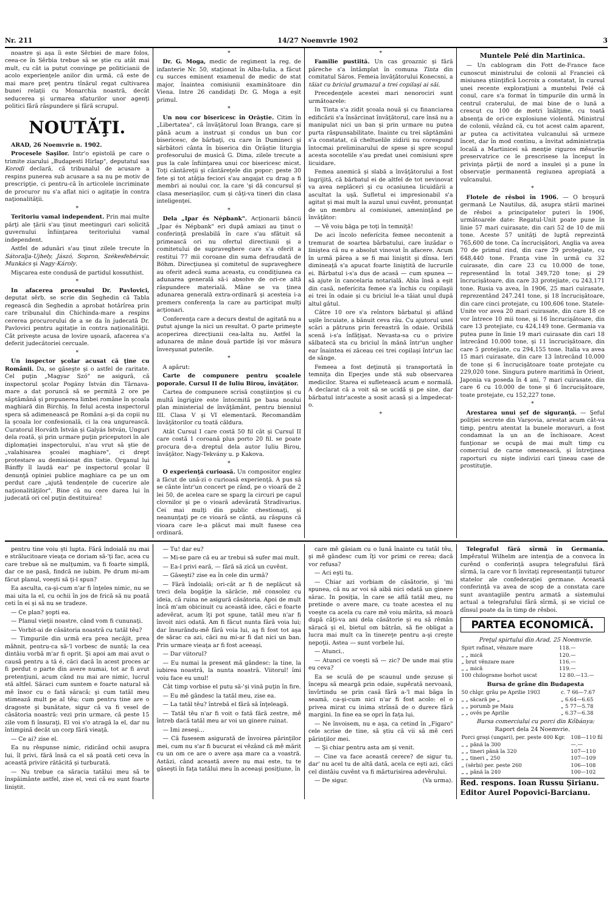Nr. 211 14/27 Noemvrie 1902 3
noastre şi aşa îi este Sêrbiei de mare folos, ceea-ce în Sêrbia trebue să se ştie cu atât mai mult, cu cât ia putut convinge pe politicianii de acolo experienţele anilor din urmă, că este de mai mare preţ pentru tînărul regat cultivarea bunei relaţii cu Monarchia noastră, decât seducerea şi urmarea sfaturilor unor agenţi politici fără răspundere şi fără scrupul.
NOUTĂŢI.
ARAD, 26 Noemvrie n. 1902.
Procesele Saşilor. Intr'o epistolă pe care o trimite ziarului „Budapesti Hirlap", deputatul sas Korodi declară, că tribunalul de acusare a respins punerea sub acusare a sa nu pe motiv de prescripţie, ci pentru-că în articolele incriminate de procuror nu s'a aflat nici o agitaţie în contra naţionalităţii.
*
Teritoriu vamal independent. Prin mai multe părţi ale ţării s'au ţinut meetinguri cari solicită guvernului înfiinţarea teritoriului vamal independent.
Astfel de adunări s'au ţinut zilele trecute în Sátoralja-Ujhely, Jászó, Sopron, Székesfehérvár, Munkács şi Nagy-Károly.
Mişcarea este condusă de partidul kossuthist.
*
In afacerea procesului Dr. Pavlovici, deputat sêrb, se scrie din Seghedin că Tabla regească din Seghedin a aprobat hotărîrea prin care tribunalul din Chichinda-mare a respins cererea procurorului de a se da în judecată Dr. Pavlovici pentru agitaţie in contra naţionalităţii. Cât priveşte acusa de lovire uşoară, afacerea s'a deferit judecătoriei cercuale.
*
Un inspector şcolar acusat că ţine cu Românii. Da, se găseşte şi o astfel de raritate. Cel puţin „Magyar Szó" ne asigură, că inspectorul şcolar Pogány István din Târnava-mare a dat poruncă să se permită 2 ore pe săptămână şi propunerea limbei române în şcoala maghiară din Birchiş. In felul acesta inspectorul spera să adimenească pe Români a-şi da copii nu la şcoala lor confesională, ci la cea ungurească. Curatorul Horváth István şi Galyás István, Unguri dela roată, şi prin urmare puţin priceputori în ale diplomaţiei inspectorului, n'au vrut să ştie de „valahisarea şcoalei maghiare", ci drept protestare au demisionat din tistie. Organul lui Bánffy îl laudă ear' pe inspectorul şcolar îl denunţă opiniei publice maghiare ca pe un om perdut care „ajută tendenţele de cucerire ale naţionalităţilor". Bine că nu cere darea lui în judecată ori cel puţin destituirea!
*
Dr. G. Moga, medic de regiment la reg. de infanterie Nr. 50, staţionat în Alba-Iulia, a făcut cu succes eminent examenul de medic de stat major, înaintea comisiunii examinătoare din Viena. Intre 26 candidaţi Dr. G. Moga a eşit primul.
*
Un nou cor bisericesc în Orăştie. Citim în „Libertatea", că învăţătorul Ioan Branga, care şi până acum a instruat şi condus un bun cor bisericesc, de bărbaţi, cu care în Dumineci şi sărbători cânta în biserica din Orăştie liturgia profesorului de musică G. Dima, zilele trecute a pus la cale înfiinţarea unui cor bisericesc micst. Toţi cântăreţii şi cântăreţele din popor: peste 30 fete şi tot atâţia feciori s'au angajat cu drag a fi membri ai noului cor, la care 'şi dă concursul şi clasa meseriaşilor, cum şi câţi-va tineri din clasa inteligenţei.
*
Dela „Ipar és Népbank". Acţionarii băncii „Ipar és Népbank" eri după amiazi au ţinut o conferinţă preslabilă în care s'au sfătuit să primească ori nu ofertul directiunii şi a comitetului de supraveghere care s'a oferit a restitui 77 mii coroane din suma defraudată de Böhm. Direcţiunea şi comitetul de supraveghere au oferit adecă suma aceasta, cu condiţiunea ca adunarea generală să-i absolve de ori-ce altă răspundere materială. Mâne se va ţinea adunarea generală extra-ordinară şi acesteia i-a premers conferenţa la care au participat mulţi acţionari.
Conferenţa care a decurs destul de agitată nu a putut ajunge la nici un resultat. O parte primeşte acoperirea direcţiunii cea-lalta nu. Astfel la adunarea de mâne două partide îşi vor măsura înverşunat puterile.
*
A apărut:
Carte de compunere pentru şcoalele poporale. Cursul II de Iuliu Birou, învăţător.
Cartea de compunere scrisă conştiinţios şi cu multă îngrigire este întocmită pe basa noului plan ministerial de învăţământ, pentru bienniul III. Clasa V şi VI elementară. Recomandăm învăţătorilor cu toată căldura.
Atât Cursul I care costă 50 fil cât şi Cursul II care costă 1 coroană plus porto 20 fil. se poate procura de-a dreptul dela autor Iuliu Birou, învăţător. Nagy-Tekvány u. p Kakova.
*
O experienţă curioasă. Un compositor englez a făcut de ună-zi o curioasă experienţă. A pus să se cânte într'un concert pe rând, pe o vioară de 2 lei 50, de acelea care se sparg la circuri pe capul clovnilor şi pe o vioară adevărată Stradivarius. Cei mai mulţi din public chestionaţi, şi neanunţaţi pe ce vioară se cântă, au răspuns că vioara care le-a plăcut mai mult fusese cea ordinară.
*
Familie pustiită. Un cas groaznic şi fără păreche s'a întâmplat în comuna Tinta din comitatul Sáros. Femeia învăţătorului Konecsni, a tăiat cu briciul grumazul a trei copilaşi ai săi.
Precedenţele acestei mari nenorociri sunt următoarele:
In Tinta s'a zidit şcoala nouă şi cu financiarea edificării s'a însărcinat învăţătorul, care însă nu a manipulat nici un ban şi prin urmare nu putea purta răspunsabilitate. Inainte cu trei săptămâni s'a constatat, că cheltuelile zidirii nu corespund întocmai preliminarului de spese şi spre scopul acesta socotelile s'au predat unei comisiuni spre licuidare.
Femea anemică şi slabă a învăţătorului a fost îngrijită, că bărbatul ei de altfel de tot nevinovat va avea neplăceri şi cu ocasiunea licuidării a ascultat la uşă. Sufletul ei impresionabil s'a agitat şi mai mult la auzul unui cuvênt, pronunţat de un membru al comisiunei, ameninţând pe învăţător:
— Vê voiu băga pe toţi în temniţă!
De aci încolo neferícita femee necontenit a tremurat de soartea bărbatului, care înzădar o liniştea că nu e absolut vinovat în afacere. Acum în urmă părea a se fi mai liniştit şi dînsa. Ieri dimineaţă s'a apucat foarte liniştită de lucrurile ei. Bărbatul i-s'a dus de acasă — cum spunea — să ajute în cancelaria notarială. Abia însă a eşit din casă, neferícita femee s'a închis cu copilaşii ei trei în odaie şi cu briciul le-a tăiat unul după altul gâtul.
Către 10 ore s'a reîntors bărbatul şi aflând uşile încuiate, a bănuit ceva rău. Cu ajutorul unei scări a pătruns prin fereastră în odaie. Oribilă scenă i-s'a înfăţişat. Nevasta-sa cu o privire sălbatecă sta cu briciul în mână într'un ungher ear înaintea ei zăceau cei trei copilaşi într'un lac de sânge.
Femeea a fost deţinută şi transportată în temniţa din Eperjes unde stă sub observarea medicilor. Starea ei sufletească acum e normală. A declarat că a voit să se ucidă şi pe sine, dar bărbatul intr'aceste a sosit acasă şi a împedecat-o.
*
Muntele Pelé din Martinica.
— Un cablogram din Fott de-France face cunoscut ministrului de colonii al Franciei că misiunea ştiinţifică Locroix a constatat, în cursul unei recente exploraţiuni a muntelui Pelé că conul, care s'a format în timpurile din urmă în centrul craterului, de mai bine de o lună a crescut cu 100 de metri înălţime, cu toată absenţa de ori-ce explosiune violentă. Ministrul de colonii, vĕzând că, cu tot acest calm aparent, ar putea ca activitatea vulcanului să urmeze încet, dar în mod continu, a învitat administraţia locală a Martinicei să menţie riguros mĕsurile preservatrice ce le prescrisese la început în privinţa părţii de nord a insulei şi a pune în observaţie permanentă regiunea apropiată a vulcanului.
*
Flotele de rĕsboi în 1906. — O broşură germană Le Nautilus, dă, asupra stării marinei de rĕsboi a principatelor puteri în 1906, următoarele date: Regatul-Unit poate pune în linie 57 mari cuirasate, din cari 52 de 10 de mii tone. Aceste 57 unităţi de luptă reprezintă 765,600 de tone. Ca încrucişători, Anglia va avea 70 de primul rind, din care 29 protegiate, cu 648,440 tone. Franţa vine în urmă cu 32 cuirasate, din care 23 cu 10.000 de tone, representând în total 349,720 tone; şi 29 încrucişătoare, din care 33 protejiate, cu 243,171 tone. Rusia va avea, în 1906, 25 mari cuirasate, reprezentând 247.241 tone, şi 18 încrucişătoare, din care cinci protejate, cu 100,606 tone. Statele-Unite vor avea 20 mari cuirasate, din care 18 ce vor întrece 10 mii tone, şi 16 încrucişătoare, din care 13 protejiate, cu 424,149 tone. Germania va putea pune în linie 19 mari cuirasate din cari 18 întrecând 10.000 tone, şi 11 încrucişătoare, din care 5 protejiate, cu 294,155 tone. Italia va avea 15 mari cuirasate, din care 13 întrecând 10.000 de tone şi 6 încrucişătoare toate protejate cu 229,020 tone. Singura putere maritimă în Orient, Japonia va poseda în 4 ani, 7 mari cuirasate, din care 6 cu 10.000 de tone şi 6 încrucişătoare, toate protejate, cu 152,227 tone.
*
Arestarea unui şef de siguranţă. — Şeful poliţiei secrete din Varşovia, arestat acum cât-va timp, pentru atentat la bunele moravuri, a fost condamnat la un an de închisoare. Acest funţionar se ocupă de mai mult timp cu comerciul de carne omenească, şi întreţinea raporturi cu nişte indivizi cari ţineau case de prostituţie.
pentru tine voiu şti lupta. Fără îndoială nu mai e strălucitoare vieaţa ce doriam să-'ţi fac, acea cu care trebue să ne mulţumim, va fi foarte simplă, dar ce ne pasă, findcă ne iubim. Pe drum mi-am făcut planul, voeşti să ţi-l spun?
Ea asculta, ca-şi-cum n'ar fi înţeles nimic, nu se mai uita la el, cu ochii în jos de frică să nu poată ceti în ei şi să nu se tradeze.
— Ce plan? şopti ea.
— Planul vieţii noastre, când vom fi cununaţi.
— Vorbit-ai de căsătoria noastră cu tatăl tĕu?
— Timpurile din urmă era prea necăjit, prea mâhnit, pentru-ca să-'l vorbesc de nuntă; la cea dintâiu vorbă m'ar fi oprit. Şi apoi am mai avut o causă pentru a tă é, căci dacă în acest proces ar fi perdut o parte din avere numai, tot ar fi avut pretenţiuni, acum când nu mai are nimic, lucrul stă altfel. Săraci cum suntem e foarte natural să mĕ însor cu o fată săracă; şi cum tatăl meu stimează mult pe al tĕu; cum pentru tine are o dragoste şi bunătate, sigur că va fi vesel de căsătoria noastră: vezi prin urmare, că peste 15 zile vom fi însuraţi. El voi s'o atragă la el, dar nu întimpină decât un corp fără vieaţă.
— Ce ai? zise el.
Ea nu rĕspunse nimic, ridicând ochii asupra lui, îl privi, fără însă ca el să poată ceti ceva în această privire rătăcită şi turburată.
— Nu trebue ca săracia tatălui meu să te înspăimânte astfel, zise el, vezi că eu sunt foarte liniştit.
— Tu! dar eu?
— Mi-se pare că eu ar trebui să sufer mai mult.
— Ea-l privi eară, — fără să zică un cuvênt.
— Găseşti? zise ea în cele din urmă?
— Fără îndoială; ori-cât ar fi de neplăcut să treci dela bogăţie la sărăcie, mĕ consolez cu ideia, că ruina ne asigură căsătoria. Apoi de mult încă m'am obicinuit cu această idee, căci e foarte adevĕrat, acum îţi pot spune, tatăl meu n'ar fi învoit nici odată. Am fi făcut nunta fără voia lui; dar însurându-mĕ fără voia lui, aş fi fost tot aşa de sărac ca azi, căci nu mi-ar fi dat nici un ban. Prin urmare vieaţa ar fi fost aceeaşi.
— Dar viitorul?
— Eu numai la present mă gândesc: la tine, la iubirea noastră, la nunta noastră. Viitorul! îmi voiu face eu unul!
Cât timp vorbise el putu să-'şi vină puţin în fire.
— Eu mĕ gândesc la tatăl meu, zise ea.
— La tatăl tĕu? întrebă el fără să înţeleagă.
— Tatăl tĕu n'ar fi voit o fată fără zestre, mĕ întreb dacă tatăl meu ar voi un ginere ruinat.
— Imi zeseşi...
— Că fusesem asigurată de învoirea părinţilor mei, cum nu s'ar fi bucurat ei vĕzând că mĕ mărit cu un om ce are o avere aşa mare ca a voastră. Astăzi, când această avere nu mai este, tu te găseşti în faţa tatălui meu în aceeaşi posiţiune, în
care mĕ găsiam cu o lună înainte cu tatăl tĕu, şi mĕ gândesc cum îţi vor primi ce rerea; dacă vor refusa?
— Aci eşti tu.
— Chiar azi vorbiam de căsătorie, şi 'mi spunea, că nu ar voi să aibă nici odată un ginere sărac. In posiţia, în care se află tatăl meu, nu pretinde o avere mare, cu toate acestea el nu voeşte ca acela cu care mĕ voiu mărita, să moară după câţi-va ani dela căsătorie şi eu să rĕmân săracă şi el, bietul om bătrân, să fie obligat a lucra mai mult ca în tinereţe pentru a-şi creşte nepoţii. Astea — sunt vorbele lui.
— Atunci..
— Atunci ce voeşti să — zic? De unde mai ştiu eu ceva?
Ea se sculă de pe scaunul unde şezuse şi începu să meargă prin odaie, supĕrată nervoasă, învîrtindu se prin casă fără a-'l mai băga în seamă, ca-şi-cum nici n'ar fi fost acolo: el o privea mirat cu inima strînsă de o durere fără margini. In fine ea se opri în faţa lui.
— Ne învoisem, nu e aşa, ca cetind în „Figaro" cele scrise de tine, să ştiu că vii să mĕ ceri părinţilor mei.
— Şi chiar pentru asta am şi venit.
— Cine va face această cerere? de sigur tu, dar' nu acel tu de altă dată, acela ce eşti azi, căci cel dintâiu cuvênt va fi mărturisirea adevĕrului.
— De sigur. (Va urma).
Telegraful fără sîrmă în Germania. Impĕratul Wilhelm are intenţia de a convoca în curênd o conferinţă asupra telegrafului fără sîrmă, la care vor fi învitaţi representanţii tuturor statelor ale confederaţiei germane. Această conferinţă va avea de scop de a constata care sunt avantagiile pentru armată a sistemului actual a telegrafului fără sîrmă, şi se viciul ce dînsul poate da în timp de rĕsboi.
PARTEA ECONOMICĂ.
Preţul spirtului din Arad, 25 Noemvrie.
| Spirt rafinat, vênzare mare | 118.— |
| „ „ mică | 120.— |
| „ brut vênzare mare | 116.— |
| „ „ mică | 119.— |
| 100 chilograme borhot uscat | 12 80.—13.— |
Bursa de grâne din Budapesta
| 50 chlgr. grâu pe Aprilie 1903 | c. 7 66—7.67 |
| „ „ săcară pe „ | „ 6.64—6.65 |
| „ „ porumb pe Maiu | „ 5 77—5.78 |
| „ „ ovĕs pe Aprilie | „ 6.37—6.38 |
Bursa comerciului cu porci din Kőbánya:
Raport dela 24 Noemvrie.
| Porci graşi (ungari), per. peste 400 Kgr. | 108—110 fil |
| „ „ până la 300 | —.— |
| „ „ tineri până la 320 | 107—110 |
| „ „ tineri „ 250 | 107—109 |
| „ (sêrbi) per. peste 260 | 106—108 |
| „ „ până la 240 | 100—102 |
Red. respons. Ioan Russu Şirianu.
Editor Aurel Popovici-Barcianu.